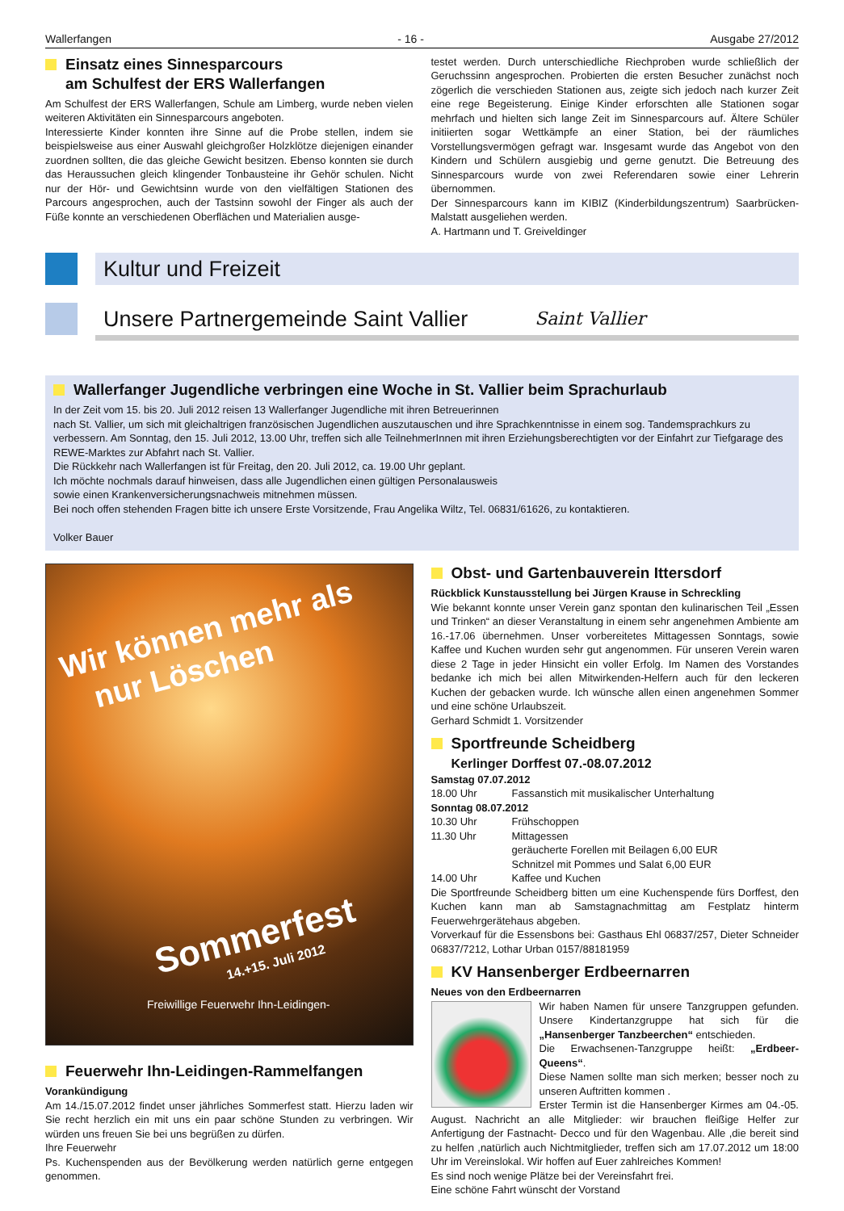Wallerfangen - 16 - Ausgabe 27/2012
Einsatz eines Sinnesparcours
am Schulfest der ERS Wallerfangen
Am Schulfest der ERS Wallerfangen, Schule am Limberg, wurde neben vielen weiteren Aktivitäten ein Sinnesparcours angeboten.
Interessierte Kinder konnten ihre Sinne auf die Probe stellen, indem sie beispielsweise aus einer Auswahl gleichgroßer Holzklötze diejenigen einander zuordnen sollten, die das gleiche Gewicht besitzen. Ebenso konnten sie durch das Heraussuchen gleich klingender Tonbausteine ihr Gehör schulen. Nicht nur der Hör- und Gewichtsinn wurde von den vielfältigen Stationen des Parcours angesprochen, auch der Tastsinn sowohl der Finger als auch der Füße konnte an verschiedenen Oberflächen und Materialien ausge-
testet werden. Durch unterschiedliche Riechproben wurde schließlich der Geruchssinn angesprochen. Probierten die ersten Besucher zunächst noch zögerlich die verschieden Stationen aus, zeigte sich jedoch nach kurzer Zeit eine rege Begeisterung. Einige Kinder erforschten alle Stationen sogar mehrfach und hielten sich lange Zeit im Sinnesparcours auf. Ältere Schüler initiierten sogar Wettkämpfe an einer Station, bei der räumliches Vorstellungsvermögen gefragt war. Insgesamt wurde das Angebot von den Kindern und Schülern ausgiebig und gerne genutzt. Die Betreuung des Sinnesparcours wurde von zwei Referendaren sowie einer Lehrerin übernommen.
Der Sinnesparcours kann im KIBIZ (Kinderbildungszentrum) Saarbrücken-Malstatt ausgeliehen werden.
A. Hartmann und T. Greiveldinger
Kultur und Freizeit
Unsere Partnergemeinde Saint Vallier Saint Vallier
Wallerfanger Jugendliche verbringen eine Woche in St. Vallier beim Sprachurlaub
In der Zeit vom 15. bis 20. Juli 2012 reisen 13 Wallerfanger Jugendliche mit ihren Betreuerinnen
nach St. Vallier, um sich mit gleichaltrigen französischen Jugendlichen auszutauschen und ihre Sprachkenntnisse in einem sog. Tandemsprachkurs zu verbessern. Am Sonntag, den 15. Juli 2012, 13.00 Uhr, treffen sich alle TeilnehmerInnen mit ihren Erziehungsberechtigten vor der Einfahrt zur Tiefgarage des REWE-Marktes zur Abfahrt nach St. Vallier.
Die Rückkehr nach Wallerfangen ist für Freitag, den 20. Juli 2012, ca. 19.00 Uhr geplant.
Ich möchte nochmals darauf hinweisen, dass alle Jugendlichen einen gültigen Personalausweis
sowie einen Krankenversicherungsnachweis mitnehmen müssen.
Bei noch offen stehenden Fragen bitte ich unsere Erste Vorsitzende, Frau Angelika Wiltz, Tel. 06831/61626, zu kontaktieren.
Volker Bauer
Wir können mehr als
nur Löschen
Sommerfest
14.+15. Juli 2012
Freiwillige Feuerwehr Ihn-Leidingen-
Feuerwehr Ihn-Leidingen-Rammelfangen
Vorankündigung
Am 14./15.07.2012 findet unser jährliches Sommerfest statt. Hierzu laden wir Sie recht herzlich ein mit uns ein paar schöne Stunden zu verbringen. Wir würden uns freuen Sie bei uns begrüßen zu dürfen.
Ihre Feuerwehr
Ps. Kuchenspenden aus der Bevölkerung werden natürlich gerne entgegen genommen.
Obst- und Gartenbauverein Ittersdorf
Rückblick Kunstausstellung bei Jürgen Krause in Schreckling
Wie bekannt konnte unser Verein ganz spontan den kulinarischen Teil „Essen und Trinken“ an dieser Veranstaltung in einem sehr angenehmen Ambiente am 16.-17.06 übernehmen. Unser vorbereitetes Mittagessen Sonntags, sowie Kaffee und Kuchen wurden sehr gut angenommen. Für unseren Verein waren diese 2 Tage in jeder Hinsicht ein voller Erfolg. Im Namen des Vorstandes bedanke ich mich bei allen Mitwirkenden-Helfern auch für den leckeren Kuchen der gebacken wurde. Ich wünsche allen einen angenehmen Sommer und eine schöne Urlaubszeit.
Gerhard Schmidt 1. Vorsitzender
Sportfreunde Scheidberg
Kerlinger Dorffest 07.-08.07.2012
| Samstag 07.07.2012 | |
| 18.00 Uhr | Fassanstich mit musikalischer Unterhaltung |
| Sonntag 08.07.2012 | |
| 10.30 Uhr | Frühschoppen |
| 11.30 Uhr | Mittagessen geräucherte Forellen mit Beilagen 6,00 EUR Schnitzel mit Pommes und Salat 6,00 EUR |
| 14.00 Uhr | Kaffee und Kuchen |
Die Sportfreunde Scheidberg bitten um eine Kuchenspende fürs Dorffest, den Kuchen kann man ab Samstagnachmittag am Festplatz hinterm Feuerwehrgerätehaus abgeben.
Vorverkauf für die Essensbons bei: Gasthaus Ehl 06837/257, Dieter Schneider 06837/7212, Lothar Urban 0157/88181959
KV Hansenberger Erdbeernarren
Neues von den Erdbeernarren
Wir haben Namen für unsere Tanzgruppen gefunden. Unsere Kindertanzgruppe hat sich für die „Hansenberger Tanzbeerchen“ entschieden.
Die Erwachsenen-Tanzgruppe heißt: „Erdbeer-Queens“.
Diese Namen sollte man sich merken; besser noch zu unseren Auftritten kommen .
Erster Termin ist die Hansenberger Kirmes am 04.-05. August. Nachricht an alle Mitglieder: wir brauchen fleißige Helfer zur Anfertigung der Fastnacht- Decco und für den Wagenbau. Alle ,die bereit sind zu helfen ,natürlich auch Nichtmitglieder, treffen sich am 17.07.2012 um 18:00 Uhr im Vereinslokal. Wir hoffen auf Euer zahlreiches Kommen!
Es sind noch wenige Plätze bei der Vereinsfahrt frei.
Eine schöne Fahrt wünscht der Vorstand